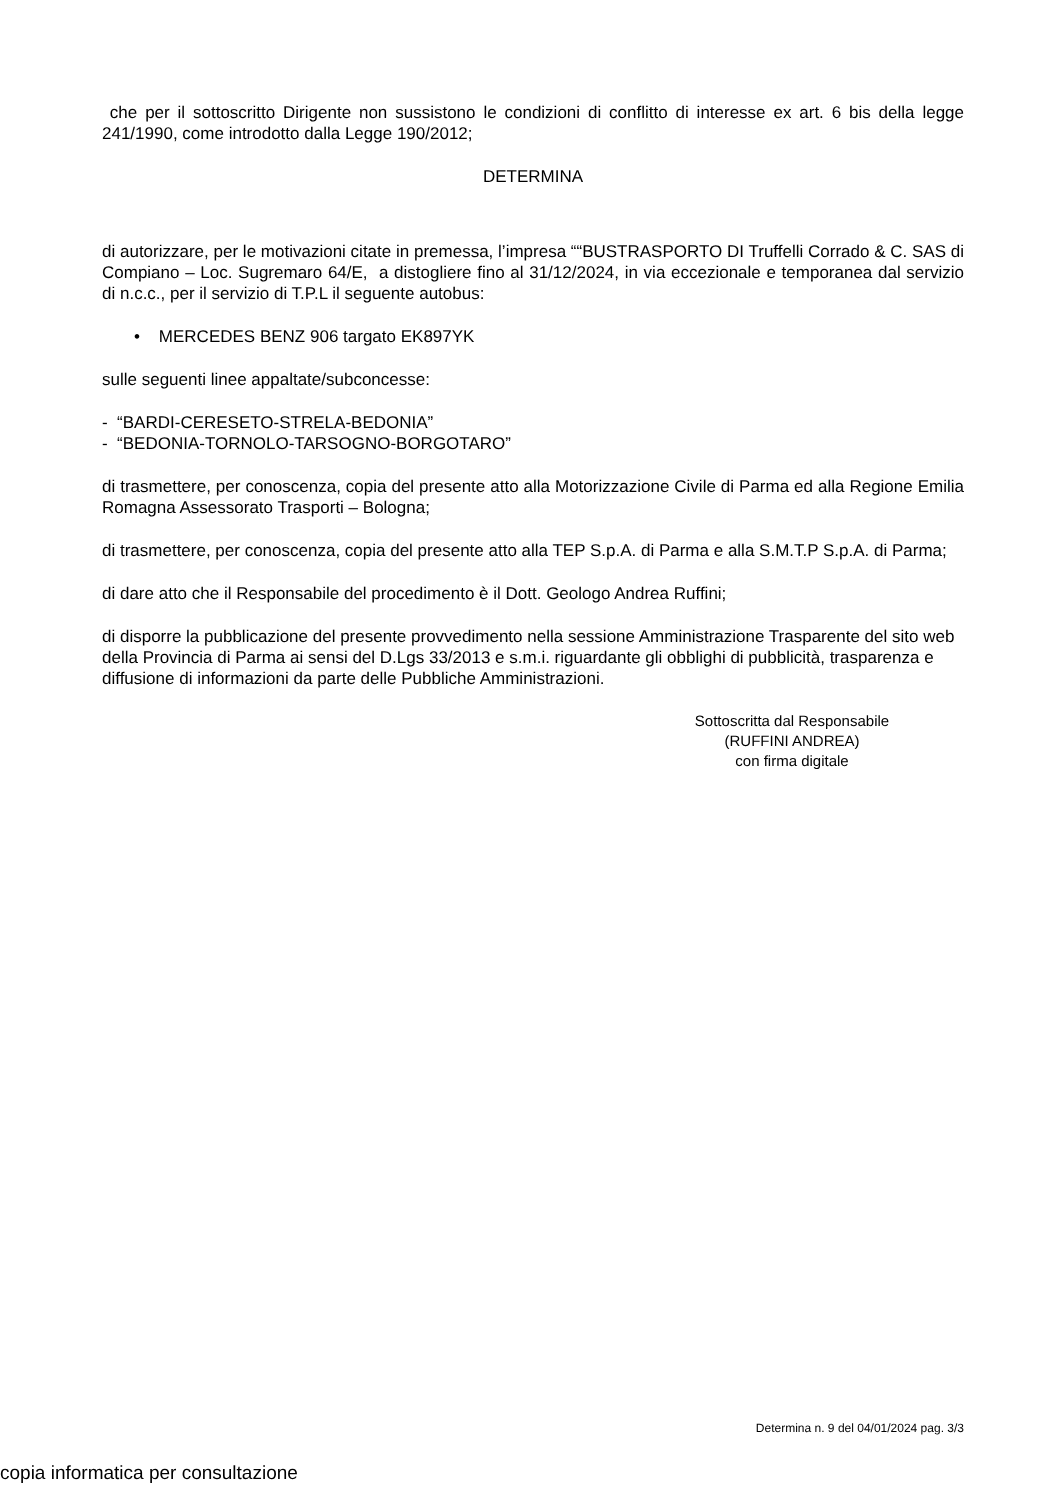che per il sottoscritto Dirigente non sussistono le condizioni di conflitto di interesse ex art. 6 bis della legge 241/1990, come introdotto dalla Legge 190/2012;
DETERMINA
di autorizzare, per le motivazioni citate in premessa, l’impresa ““BUSTRASPORTO DI Truffelli Corrado & C. SAS di Compiano – Loc. Sugremaro 64/E, a distogliere fino al 31/12/2024, in via eccezionale e temporanea dal servizio di n.c.c., per il servizio di T.P.L il seguente autobus:
• MERCEDES BENZ 906 targato EK897YK
sulle seguenti linee appaltate/subconcesse:
- “BARDI-CERESETO-STRELA-BEDONIA”
- “BEDONIA-TORNOLO-TARSOGNO-BORGOTARO”
di trasmettere, per conoscenza, copia del presente atto alla Motorizzazione Civile di Parma ed alla Regione Emilia Romagna Assessorato Trasporti – Bologna;
di trasmettere, per conoscenza, copia del presente atto alla TEP S.p.A. di Parma e alla S.M.T.P S.p.A. di Parma;
di dare atto che il Responsabile del procedimento è il Dott. Geologo Andrea Ruffini;
di disporre la pubblicazione del presente provvedimento nella sessione Amministrazione Trasparente del sito web della Provincia di Parma ai sensi del D.Lgs 33/2013 e s.m.i. riguardante gli obblighi di pubblicità, trasparenza e diffusione di informazioni da parte delle Pubbliche Amministrazioni.
Sottoscritta dal Responsabile
(RUFFINI ANDREA)
con firma digitale
Determina n. 9 del 04/01/2024 pag. 3/3
copia informatica per consultazione